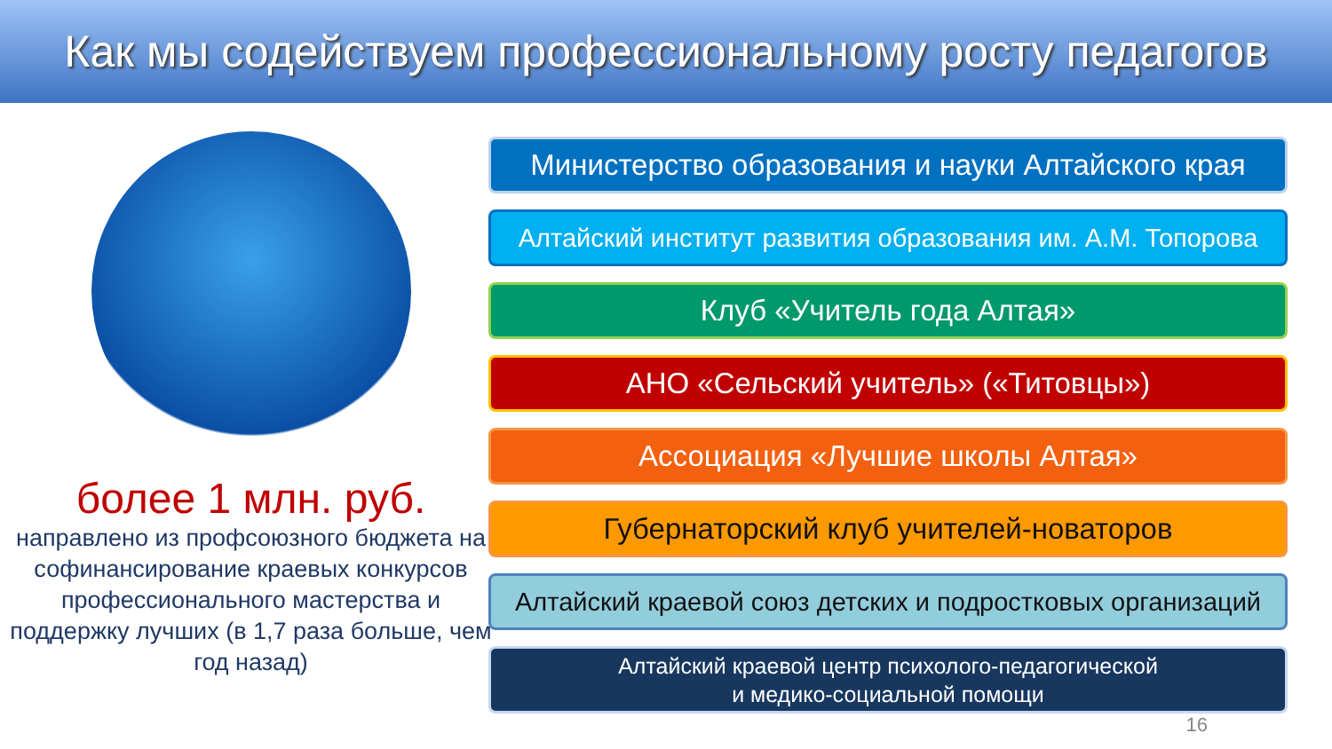Как мы содействуем профессиональному росту педагогов
более 1 млн. руб.
направлено из профсоюзного бюджета на софинансирование краевых конкурсов профессионального мастерства и поддержку лучших (в 1,7 раза больше, чем год назад)
Министерство образования и науки Алтайского края
Алтайский институт развития образования им. А.М. Топорова
Клуб «Учитель года Алтая»
АНО «Сельский учитель» («Титовцы»)
Ассоциация «Лучшие школы Алтая»
Губернаторский клуб учителей-новаторов
Алтайский краевой союз детских и подростковых организаций
Алтайский краевой центр психолого-педагогической
и медико-социальной помощи
16